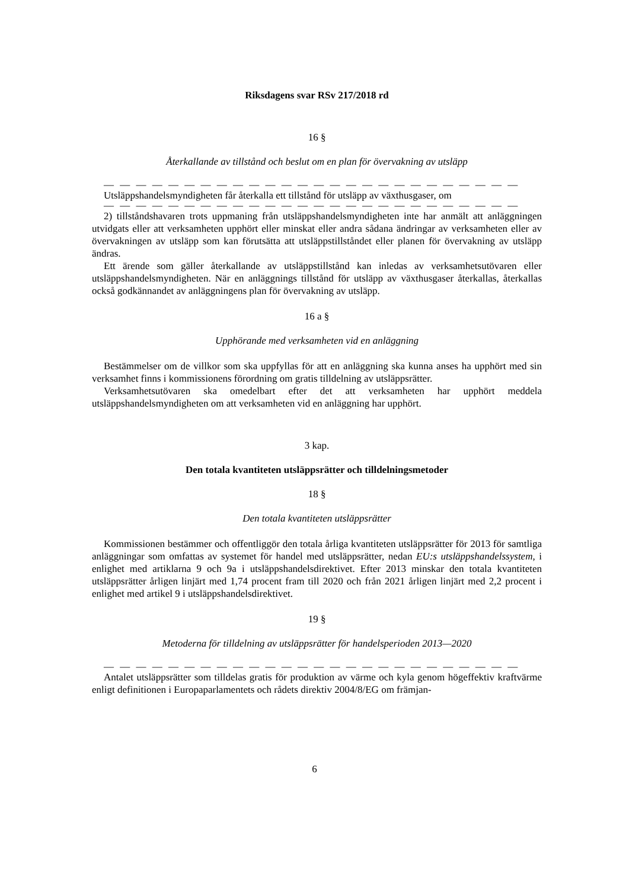Riksdagens svar RSv 217/2018 rd
16 §
Återkallande av tillstånd och beslut om en plan för övervakning av utsläpp
— — — — — — — — — — — — — — — — — — — — — — — — — —
Utsläppshandelsmyndigheten får återkalla ett tillstånd för utsläpp av växthusgaser, om
— — — — — — — — — — — — — — — — — — — — — — — — — —
2) tillståndshavaren trots uppmaning från utsläppshandelsmyndigheten inte har anmält att anläggningen utvidgats eller att verksamheten upphört eller minskat eller andra sådana ändringar av verksamheten eller av övervakningen av utsläpp som kan förutsätta att utsläppstillståndet eller planen för övervakning av utsläpp ändras.
Ett ärende som gäller återkallande av utsläppstillstånd kan inledas av verksamhetsutövaren eller utsläppshandelsmyndigheten. När en anläggnings tillstånd för utsläpp av växthusgaser återkallas, återkallas också godkännandet av anläggningens plan för övervakning av utsläpp.
16 a §
Upphörande med verksamheten vid en anläggning
Bestämmelser om de villkor som ska uppfyllas för att en anläggning ska kunna anses ha upphört med sin verksamhet finns i kommissionens förordning om gratis tilldelning av utsläppsrätter.
Verksamhetsutövaren ska omedelbart efter det att verksamheten har upphört meddela utsläppshandelsmyndigheten om att verksamheten vid en anläggning har upphört.
3 kap.
Den totala kvantiteten utsläppsrätter och tilldelningsmetoder
18 §
Den totala kvantiteten utsläppsrätter
Kommissionen bestämmer och offentliggör den totala årliga kvantiteten utsläppsrätter för 2013 för samtliga anläggningar som omfattas av systemet för handel med utsläppsrätter, nedan EU:s utsläppshandelssystem, i enlighet med artiklarna 9 och 9a i utsläppshandelsdirektivet. Efter 2013 minskar den totala kvantiteten utsläppsrätter årligen linjärt med 1,74 procent fram till 2020 och från 2021 årligen linjärt med 2,2 procent i enlighet med artikel 9 i utsläppshandelsdirektivet.
19 §
Metoderna för tilldelning av utsläppsrätter för handelsperioden 2013—2020
— — — — — — — — — — — — — — — — — — — — — — — — — —
Antalet utsläppsrätter som tilldelas gratis för produktion av värme och kyla genom högeffektiv kraftvärme enligt definitionen i Europaparlamentets och rådets direktiv 2004/8/EG om främjan-
6